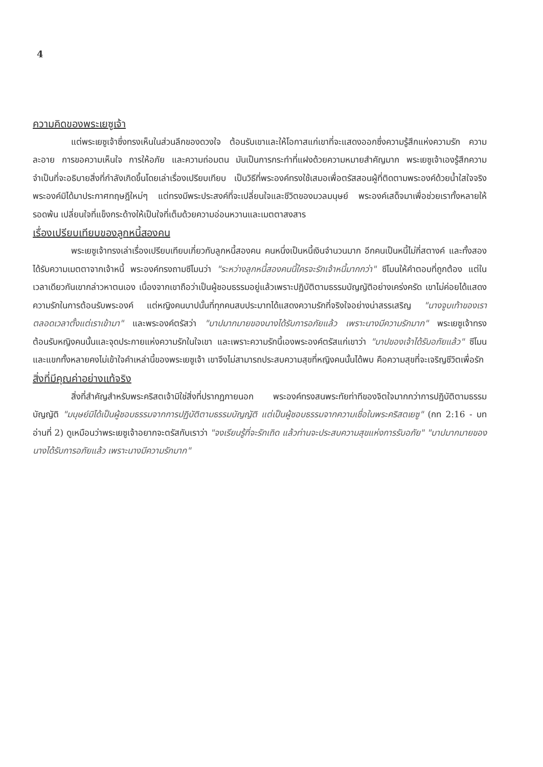4
ความคิดของพระเยซูเจ้า
แต่พระเยซูเจ้าซึ่งทรงเห็นในส่วนลึกของดวงใจ ต้อนรับเขาและให้โอกาสแก่เขาที่จะแสดงออกซึ่งความรู้สึกแห่งความรัก ความละอาย การขอความเห็นใจ การให้อภัย และความถ่อมตน มันเป็นการกระทำที่แฝงด้วยความหมายสำคัญมาก พระเยซูเจ้าเองรู้สึกความจำเป็นที่จะอธิบายสิ่งที่กำลังเกิดขึ้นโดยเล่าเรื่องเปรียบเทียบ เป็นวิธีที่พระองค์ทรงใช้เสมอเพื่อตรัสสอนผู้ที่ติดตามพระองค์ด้วยน้ำใสใจจริง พระองค์มิได้มาประกาศทฤษฎีใหม่ๆ แต่ทรงมีพระประสงค์ที่จะเปลี่ยนใจและชีวิตของมวลมนุษย์ พระองค์เสด็จมาเพื่อช่วยเราทั้งหลายให้รอดพ้น เปลี่ยนใจที่แข็งกระด้างให้เป็นใจที่เต็มด้วยความอ่อนหวานและเมตตาสงสาร
เรื่องเปรียบเทียบของลูกหนี้สองคน
พระเยซูเจ้าทรงเล่าเรื่องเปรียบเทียบเกี่ยวกับลูกหนี้สองคน คนหนึ่งเป็นหนี้เงินจำนวนมาก อีกคนเป็นหนี้ไม่กี่สตางค์ และทั้งสองได้รับความเมตตาจากเจ้าหนี้ พระองค์ทรงถามซีโมนว่า "ระหว่างลูกหนี้สองคนนี้ใครจะรักเจ้าหนี้มากกว่า" ซีโมนให้คำตอบที่ถูกต้อง แต่ในเวลาเดียวกันเขากล่าวหาตนเอง เนื่องจากเขาถือว่าเป็นผู้ชอบธรรมอยู่แล้วเพราะปฏิบัติตามธรรมบัญญัติอย่างเคร่งครัด เขาไม่ค่อยได้แสดงความรักในการต้อนรับพระองค์ แต่หญิงคนบาปนั้นที่ทุกคนสบประมาทได้แสดงความรักที่จริงใจอย่างน่าสรรเสริญ "นางจูบเท้าของเราตลอดเวลาตั้งแต่เราเข้ามา" และพระองค์ตรัสว่า "บาปมากมายของนางได้รับการอภัยแล้ว เพราะนางมีความรักมาก" พระเยซูเจ้าทรงต้อนรับหญิงคนนั้นและจุดประกายแห่งความรักในใจเขา และเพราะความรักนี้เองพระองค์ตรัสแก่เขาว่า "บาปของเจ้าได้รับอภัยแล้ว" ซีโมนและแขกทั้งหลายคงไม่เข้าใจคำเหล่านี้ของพระเยซูเจ้า เขาจึงไม่สามารถประสบความสุขที่หญิงคนนั้นได้พบ คือความสุขที่จะเจริญชีวิตเพื่อรัก
สิ่งที่มีคุณค่าอย่างแท้จริง
สิ่งที่สำคัญสำหรับพระคริสตเจ้ามิใช่สิ่งที่ปรากฏภายนอก พระองค์ทรงสนพระทัยท่าทีของจิตใจมากกว่าการปฏิบัติตามธรรมบัญญัติ "มนุษย์มิได้เป็นผู้ชอบธรรมจากการปฏิบัติตามธรรมบัญญัติ แต่เป็นผู้ชอบธรรมจากความเชื่อในพระคริสตเยซู" (กท 2:16 - บทอ่านที่ 2) ดูเหมือนว่าพระเยซูเจ้าอยากจะตรัสกับเราว่า "จงเรียนรู้ที่จะรักเถิด แล้วท่านจะประสบความสุขแห่งการรับอภัย" "บาปมากมายของนางได้รับการอภัยแล้ว เพราะนางมีความรักมาก"